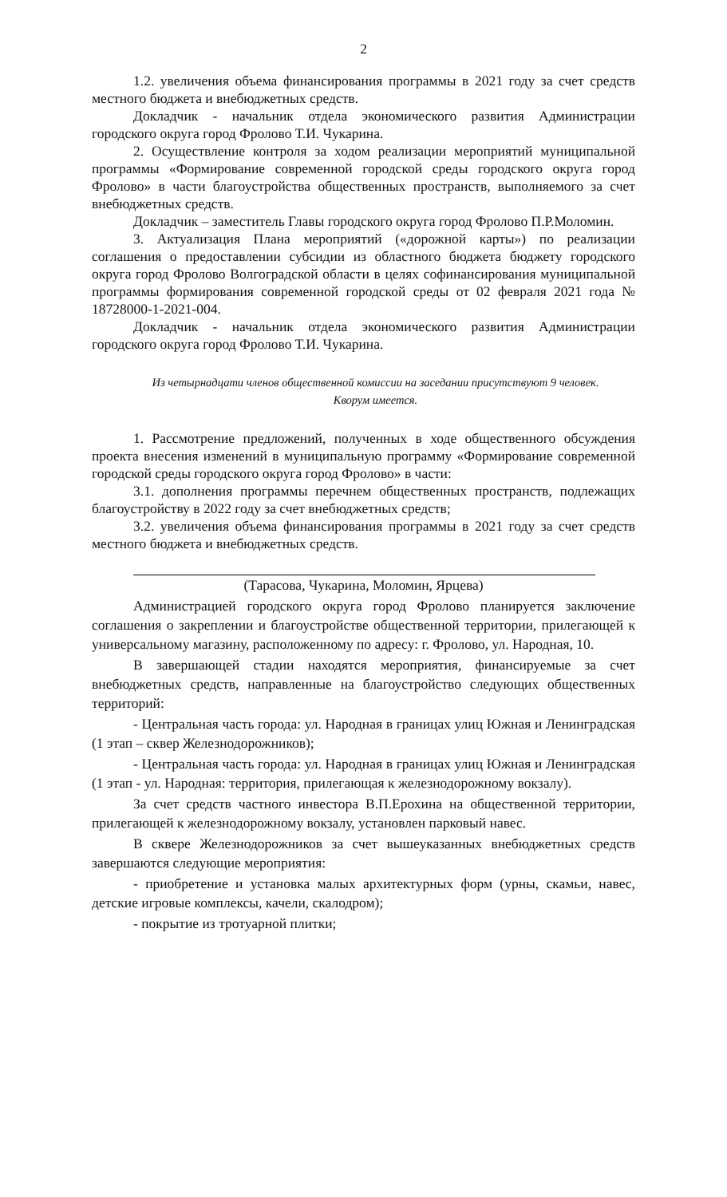2
1.2. увеличения объема финансирования программы в 2021 году за счет средств местного бюджета и внебюджетных средств.
Докладчик - начальник отдела экономического развития Администрации городского округа город Фролово Т.И. Чукарина.
2. Осуществление контроля за ходом реализации мероприятий муниципальной программы «Формирование современной городской среды городского округа город Фролово» в части благоустройства общественных пространств, выполняемого за счет внебюджетных средств.
Докладчик – заместитель Главы городского округа город Фролово П.Р.Моломин.
3. Актуализация Плана мероприятий («дорожной карты») по реализации соглашения о предоставлении субсидии из областного бюджета бюджету городского округа город Фролово Волгоградской области в целях софинансирования муниципальной программы формирования современной городской среды от 02 февраля 2021 года № 18728000-1-2021-004.
Докладчик - начальник отдела экономического развития Администрации городского округа город Фролово Т.И. Чукарина.
Из четырнадцати членов общественной комиссии на заседании присутствуют 9 человек. Кворум имеется.
1. Рассмотрение предложений, полученных в ходе общественного обсуждения проекта внесения изменений в муниципальную программу «Формирование современной городской среды городского округа город Фролово» в части:
3.1. дополнения программы перечнем общественных пространств, подлежащих благоустройству в 2022 году за счет внебюджетных средств;
3.2. увеличения объема финансирования программы в 2021 году за счет средств местного бюджета и внебюджетных средств.
(Тарасова, Чукарина, Моломин, Ярцева)
Администрацией городского округа город Фролово планируется заключение соглашения о закреплении и благоустройстве общественной территории, прилегающей к универсальному магазину, расположенному по адресу: г. Фролово, ул. Народная, 10.
В завершающей стадии находятся мероприятия, финансируемые за счет внебюджетных средств, направленные на благоустройство следующих общественных территорий:
- Центральная часть города: ул. Народная в границах улиц Южная и Ленинградская (1 этап – сквер Железнодорожников);
- Центральная часть города: ул. Народная в границах улиц Южная и Ленинградская (1 этап - ул. Народная: территория, прилегающая к железнодорожному вокзалу).
За счет средств частного инвестора В.П.Ерохина на общественной территории, прилегающей к железнодорожному вокзалу, установлен парковый навес.
В сквере Железнодорожников за счет вышеуказанных внебюджетных средств завершаются следующие мероприятия:
- приобретение и установка малых архитектурных форм (урны, скамьи, навес, детские игровые комплексы, качели, скалодром);
- покрытие из тротуарной плитки;